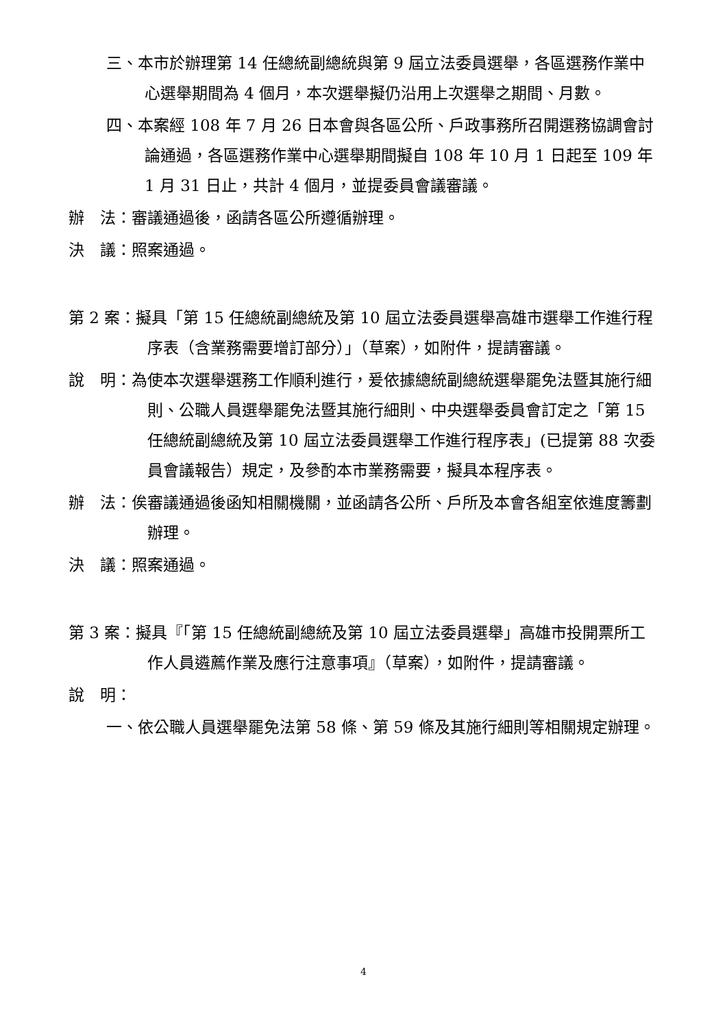三、本市於辦理第 14 任總統副總統與第 9 屆立法委員選舉，各區選務作業中心選舉期間為 4 個月，本次選舉擬仍沿用上次選舉之期間、月數。
四、本案經 108 年 7 月 26 日本會與各區公所、戶政事務所召開選務協調會討論通過，各區選務作業中心選舉期間擬自 108 年 10 月 1 日起至 109 年 1 月 31 日止，共計 4 個月，並提委員會議審議。
辦　法：審議通過後，函請各區公所遵循辦理。
決　議：照案通過。
第 2 案：擬具「第 15 任總統副總統及第 10 屆立法委員選舉高雄市選舉工作進行程序表（含業務需要增訂部分）」（草案），如附件，提請審議。
說　明：為使本次選舉選務工作順利進行，爰依據總統副總統選舉罷免法暨其施行細則、公職人員選舉罷免法暨其施行細則、中央選舉委員會訂定之「第 15 任總統副總統及第 10 屆立法委員選舉工作進行程序表」(已提第 88 次委員會議報告）規定，及參酌本市業務需要，擬具本程序表。
辦　法：俟審議通過後函知相關機關，並函請各公所、戶所及本會各組室依進度籌劃辦理。
決　議：照案通過。
第 3 案：擬具『「第 15 任總統副總統及第 10 屆立法委員選舉」高雄市投開票所工作人員遴薦作業及應行注意事項』（草案），如附件，提請審議。
說　明：
一、依公職人員選舉罷免法第 58 條、第 59 條及其施行細則等相關規定辦理。
4